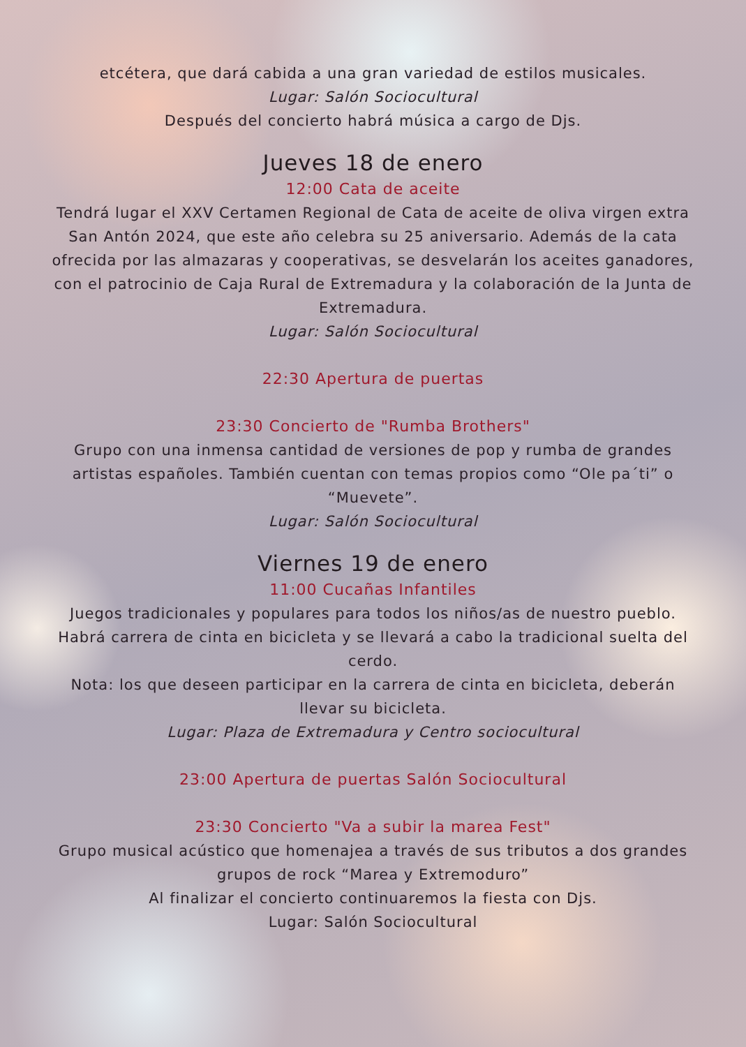etcétera, que dará cabida a una gran variedad de estilos musicales.
Lugar: Salón Sociocultural
Después del concierto habrá música a cargo de Djs.
Jueves 18 de enero
12:00 Cata de aceite
Tendrá lugar el XXV Certamen Regional de Cata de aceite de oliva virgen extra San Antón 2024, que este año celebra su 25 aniversario. Además de la cata ofrecida por las almazaras y cooperativas, se desvelarán los aceites ganadores, con el patrocinio de Caja Rural de Extremadura y la colaboración de la Junta de Extremadura.
Lugar: Salón Sociocultural
22:30 Apertura de puertas
23:30 Concierto de "Rumba Brothers"
Grupo con una inmensa cantidad de versiones de pop y rumba de grandes artistas españoles. También cuentan con temas propios como “Ole pa´ti” o “Muevete”.
Lugar: Salón Sociocultural
Viernes 19 de enero
11:00 Cucañas Infantiles
Juegos tradicionales y populares para todos los niños/as de nuestro pueblo. Habrá carrera de cinta en bicicleta y se llevará a cabo la tradicional suelta del cerdo.
Nota: los que deseen participar en la carrera de cinta en bicicleta, deberán llevar su bicicleta.
Lugar: Plaza de Extremadura y Centro sociocultural
23:00 Apertura de puertas Salón Sociocultural
23:30 Concierto "Va a subir la marea Fest"
Grupo musical acústico que homenajea a través de sus tributos a dos grandes grupos de rock “Marea y Extremoduro”
Al finalizar el concierto continuaremos la fiesta con Djs.
Lugar: Salón Sociocultural